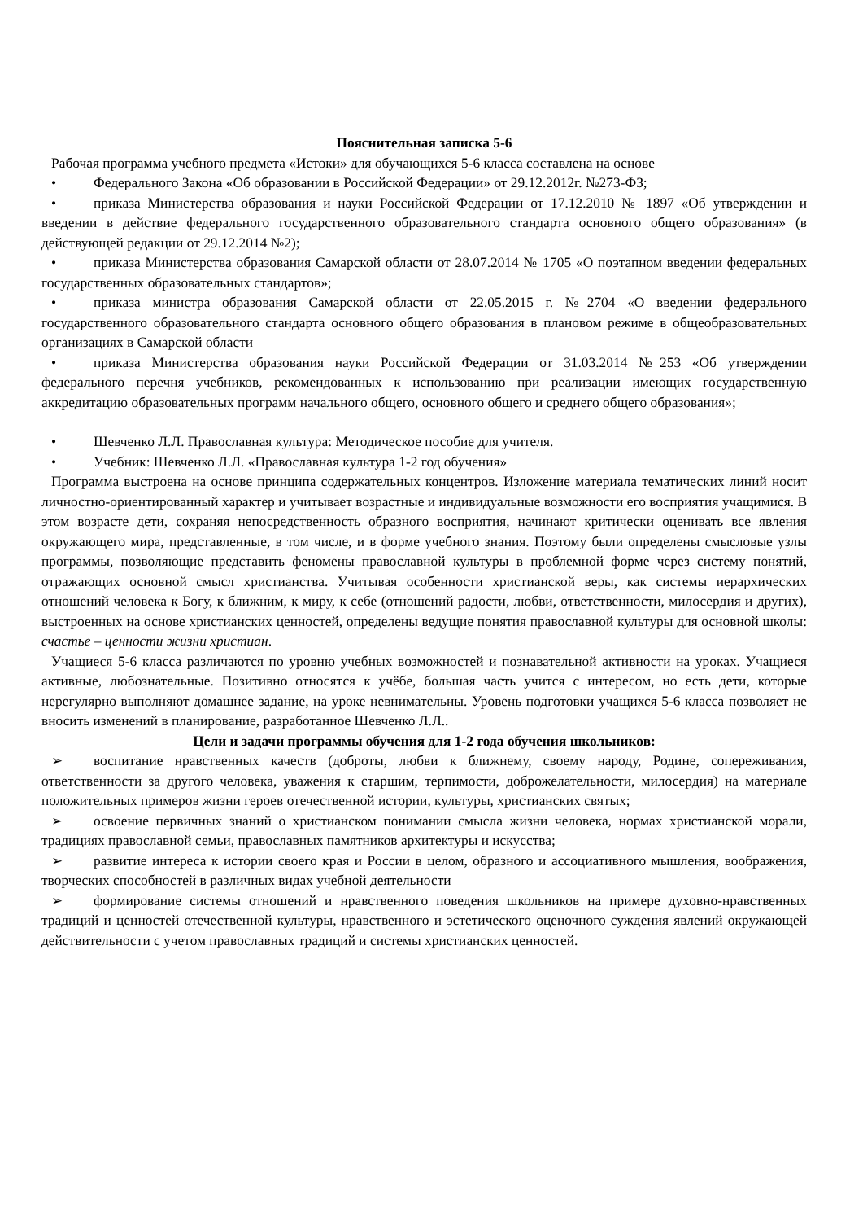Пояснительная записка 5-6
Рабочая программа учебного предмета «Истоки» для обучающихся 5-6 класса составлена на основе
• Федерального Закона «Об образовании в Российской Федерации» от 29.12.2012г. №273-ФЗ;
• приказа Министерства образования и науки Российской Федерации от 17.12.2010 № 1897 «Об утверждении и введении в действие федерального государственного образовательного стандарта основного общего образования» (в действующей редакции от 29.12.2014 №2);
• приказа Министерства образования Самарской области от 28.07.2014 № 1705 «О поэтапном введении федеральных государственных образовательных стандартов»;
• приказа министра образования Самарской области от 22.05.2015 г. №2704 «О введении федерального государственного образовательного стандарта основного общего образования в плановом режиме в общеобразовательных организациях в Самарской области
• приказа Министерства образования науки Российской Федерации от 31.03.2014 №253 «Об утверждении федерального перечня учебников, рекомендованных к использованию при реализации имеющих государственную аккредитацию образовательных программ начального общего, основного общего и среднего общего образования»;
• Шевченко Л.Л. Православная культура: Методическое пособие для учителя.
• Учебник: Шевченко Л.Л. «Православная культура 1-2 год обучения»
Программа выстроена на основе принципа содержательных концентров. Изложение материала тематических линий носит личностно-ориентированный характер и учитывает возрастные и индивидуальные возможности его восприятия учащимися. В этом возрасте дети, сохраняя непосредственность образного восприятия, начинают критически оценивать все явления окружающего мира, представленные, в том числе, и в форме учебного знания. Поэтому были определены смысловые узлы программы, позволяющие представить феномены православной культуры в проблемной форме через систему понятий, отражающих основной смысл христианства. Учитывая особенности христианской веры, как системы иерархических отношений человека к Богу, к ближним, к миру, к себе (отношений радости, любви, ответственности, милосердия и других), выстроенных на основе христианских ценностей, определены ведущие понятия православной культуры для основной школы: счастье – ценности жизни христиан.
Учащиеся 5-6 класса различаются по уровню учебных возможностей и познавательной активности на уроках. Учащиеся активные, любознательные. Позитивно относятся к учёбе, большая часть учится с интересом, но есть дети, которые нерегулярно выполняют домашнее задание, на уроке невнимательны. Уровень подготовки учащихся 5-6 класса позволяет не вносить изменений в планирование, разработанное Шевченко Л.Л..
Цели и задачи программы обучения для 1-2 года обучения школьников:
➢ воспитание нравственных качеств (доброты, любви к ближнему, своему народу, Родине, сопереживания, ответственности за другого человека, уважения к старшим, терпимости, доброжелательности, милосердия) на материале положительных примеров жизни героев отечественной истории, культуры, христианских святых;
➢ освоение первичных знаний о христианском понимании смысла жизни человека, нормах христианской морали, традициях православной семьи, православных памятников архитектуры и искусства;
➢ развитие интереса к истории своего края и России в целом, образного и ассоциативного мышления, воображения, творческих способностей в различных видах учебной деятельности
➢ формирование системы отношений и нравственного поведения школьников на примере духовно-нравственных традиций и ценностей отечественной культуры, нравственного и эстетического оценочного суждения явлений окружающей действительности с учетом православных традиций и системы христианских ценностей.